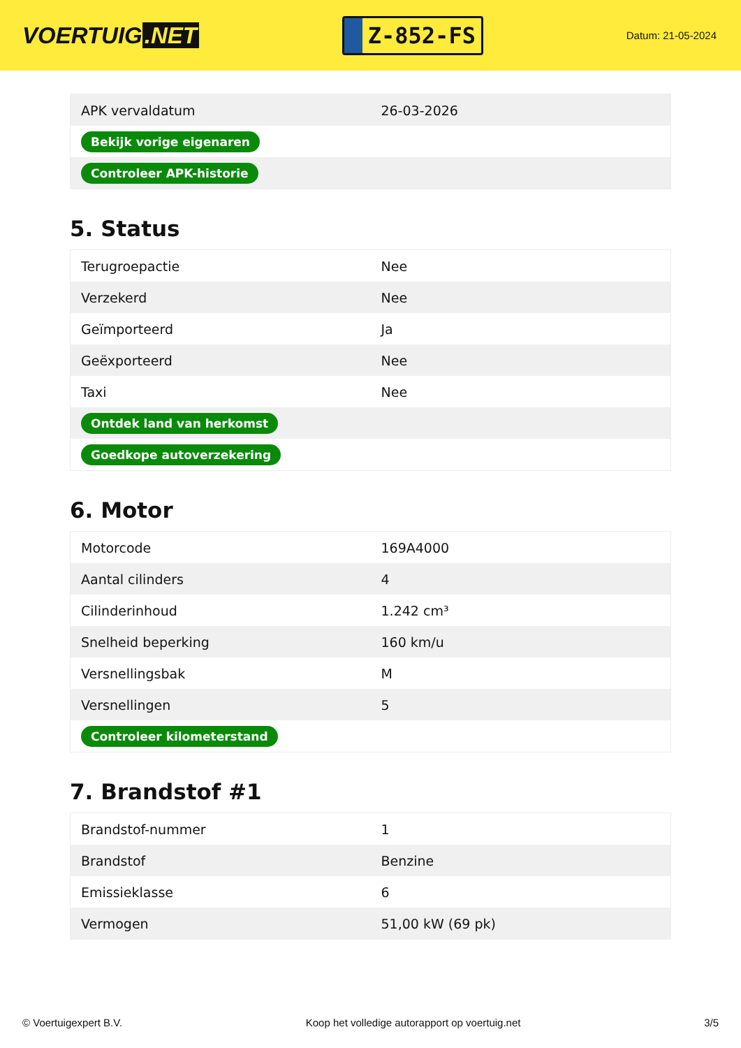VOERTUIG.NET
Z-852-FS
Datum: 21-05-2024
| APK vervaldatum | 26-03-2026 |
| Bekijk vorige eigenaren | |
| Controleer APK-historie | |
5. Status
| Terugroepactie | Nee |
| Verzekerd | Nee |
| Geïmporteerd | Ja |
| Geëxporteerd | Nee |
| Taxi | Nee |
| Ontdek land van herkomst | |
| Goedkope autoverzekering | |
6. Motor
| Motorcode | 169A4000 |
| Aantal cilinders | 4 |
| Cilinderinhoud | 1.242 cm³ |
| Snelheid beperking | 160 km/u |
| Versnellingsbak | M |
| Versnellingen | 5 |
| Controleer kilometerstand | |
7. Brandstof #1
| Brandstof-nummer | 1 |
| Brandstof | Benzine |
| Emissieklasse | 6 |
| Vermogen | 51,00 kW (69 pk) |
© Voertuigexpert B.V. Koop het volledige autorapport op voertuig.net 3/5